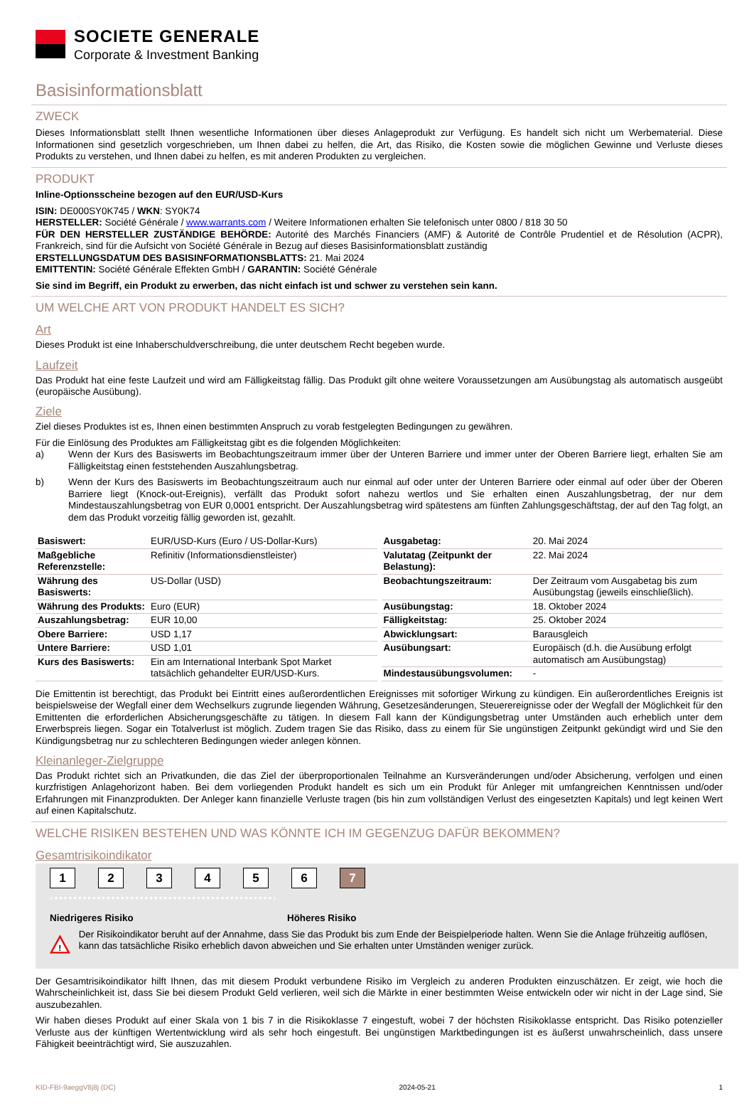SOCIETE GENERALE
Corporate & Investment Banking
Basisinformationsblatt
ZWECK
Dieses Informationsblatt stellt Ihnen wesentliche Informationen über dieses Anlageprodukt zur Verfügung. Es handelt sich nicht um Werbematerial. Diese Informationen sind gesetzlich vorgeschrieben, um Ihnen dabei zu helfen, die Art, das Risiko, die Kosten sowie die möglichen Gewinne und Verluste dieses Produkts zu verstehen, und Ihnen dabei zu helfen, es mit anderen Produkten zu vergleichen.
PRODUKT
Inline-Optionsscheine bezogen auf den EUR/USD-Kurs
ISIN: DE000SY0K745 / WKN: SY0K74
HERSTELLER: Société Générale / www.warrants.com / Weitere Informationen erhalten Sie telefonisch unter 0800 / 818 30 50
FÜR DEN HERSTELLER ZUSTÄNDIGE BEHÖRDE: Autorité des Marchés Financiers (AMF) & Autorité de Contrôle Prudentiel et de Résolution (ACPR), Frankreich, sind für die Aufsicht von Société Générale in Bezug auf dieses Basisinformationsblatt zuständig
ERSTELLUNGSDATUM DES BASISINFORMATIONSBLATTS: 21. Mai 2024
EMITTENTIN: Société Générale Effekten GmbH / GARANTIN: Société Générale
Sie sind im Begriff, ein Produkt zu erwerben, das nicht einfach ist und schwer zu verstehen sein kann.
UM WELCHE ART VON PRODUKT HANDELT ES SICH?
Art
Dieses Produkt ist eine Inhaberschuldverschreibung, die unter deutschem Recht begeben wurde.
Laufzeit
Das Produkt hat eine feste Laufzeit und wird am Fälligkeitstag fällig. Das Produkt gilt ohne weitere Voraussetzungen am Ausübungstag als automatisch ausgeübt (europäische Ausübung).
Ziele
Ziel dieses Produktes ist es, Ihnen einen bestimmten Anspruch zu vorab festgelegten Bedingungen zu gewähren.
Für die Einlösung des Produktes am Fälligkeitstag gibt es die folgenden Möglichkeiten:
a) Wenn der Kurs des Basiswerts im Beobachtungszeitraum immer über der Unteren Barriere und immer unter der Oberen Barriere liegt, erhalten Sie am Fälligkeitstag einen feststehenden Auszahlungsbetrag.
b) Wenn der Kurs des Basiswerts im Beobachtungszeitraum auch nur einmal auf oder unter der Unteren Barriere oder einmal auf oder über der Oberen Barriere liegt (Knock-out-Ereignis), verfällt das Produkt sofort nahezu wertlos und Sie erhalten einen Auszahlungsbetrag, der nur dem Mindestauszahlungsbetrag von EUR 0,0001 entspricht. Der Auszahlungsbetrag wird spätestens am fünften Zahlungsgeschäftstag, der auf den Tag folgt, an dem das Produkt vorzeitig fällig geworden ist, gezahlt.
| Basiswert: | EUR/USD-Kurs (Euro / US-Dollar-Kurs) |
| Maßgebliche Referenzstelle: | Refinitiv (Informationsdienstleister) |
| Währung des Basiswerts: | US-Dollar (USD) |
| Währung des Produkts: | Euro (EUR) |
| Auszahlungsbetrag: | EUR 10,00 |
| Obere Barriere: | USD 1,17 |
| Untere Barriere: | USD 1,01 |
| Kurs des Basiswerts: | Ein am International Interbank Spot Market tatsächlich gehandelter EUR/USD-Kurs. |
| Ausgabetag: | 20. Mai 2024 |
| Valutatag (Zeitpunkt der Belastung): | 22. Mai 2024 |
| Beobachtungszeitraum: | Der Zeitraum vom Ausgabetag bis zum Ausübungstag (jeweils einschließlich). |
| Ausübungstag: | 18. Oktober 2024 |
| Fälligkeitstag: | 25. Oktober 2024 |
| Abwicklungsart: | Barausgleich |
| Ausübungsart: | Europäisch (d.h. die Ausübung erfolgt automatisch am Ausübungstag) |
| Mindestausübungsvolumen: | - |
Die Emittentin ist berechtigt, das Produkt bei Eintritt eines außerordentlichen Ereignisses mit sofortiger Wirkung zu kündigen. Ein außerordentliches Ereignis ist beispielsweise der Wegfall einer dem Wechselkurs zugrunde liegenden Währung, Gesetzesänderungen, Steuerereignisse oder der Wegfall der Möglichkeit für den Emittenten die erforderlichen Absicherungsgeschäfte zu tätigen. In diesem Fall kann der Kündigungsbetrag unter Umständen auch erheblich unter dem Erwerbspreis liegen. Sogar ein Totalverlust ist möglich. Zudem tragen Sie das Risiko, dass zu einem für Sie ungünstigen Zeitpunkt gekündigt wird und Sie den Kündigungsbetrag nur zu schlechteren Bedingungen wieder anlegen können.
Kleinanleger-Zielgruppe
Das Produkt richtet sich an Privatkunden, die das Ziel der überproportionalen Teilnahme an Kursveränderungen und/oder Absicherung, verfolgen und einen kurzfristigen Anlagehorizont haben. Bei dem vorliegenden Produkt handelt es sich um ein Produkt für Anleger mit umfangreichen Kenntnissen und/oder Erfahrungen mit Finanzprodukten. Der Anleger kann finanzielle Verluste tragen (bis hin zum vollständigen Verlust des eingesetzten Kapitals) und legt keinen Wert auf einen Kapitalschutz.
WELCHE RISIKEN BESTEHEN UND WAS KÖNNTE ICH IM GEGENZUG DAFÜR BEKOMMEN?
Gesamtrisikoindikator
1 2 3 4 5 6 7
‹••••••••••••••••••••••••••••••••••••••••••••••›
Niedrigeres Risiko Höheres Risiko
!
Der Risikoindikator beruht auf der Annahme, dass Sie das Produkt bis zum Ende der Beispielperiode halten. Wenn Sie die Anlage frühzeitig auflösen, kann das tatsächliche Risiko erheblich davon abweichen und Sie erhalten unter Umständen weniger zurück.
Der Gesamtrisikoindikator hilft Ihnen, das mit diesem Produkt verbundene Risiko im Vergleich zu anderen Produkten einzuschätzen. Er zeigt, wie hoch die Wahrscheinlichkeit ist, dass Sie bei diesem Produkt Geld verlieren, weil sich die Märkte in einer bestimmten Weise entwickeln oder wir nicht in der Lage sind, Sie auszubezahlen.
Wir haben dieses Produkt auf einer Skala von 1 bis 7 in die Risikoklasse 7 eingestuft, wobei 7 der höchsten Risikoklasse entspricht. Das Risiko potenzieller Verluste aus der künftigen Wertentwicklung wird als sehr hoch eingestuft. Bei ungünstigen Marktbedingungen ist es äußerst unwahrscheinlich, dass unsere Fähigkeit beeinträchtigt wird, Sie auszuzahlen.
KID-FBI-9aeggV8j8j (DC) 2024-05-21 1